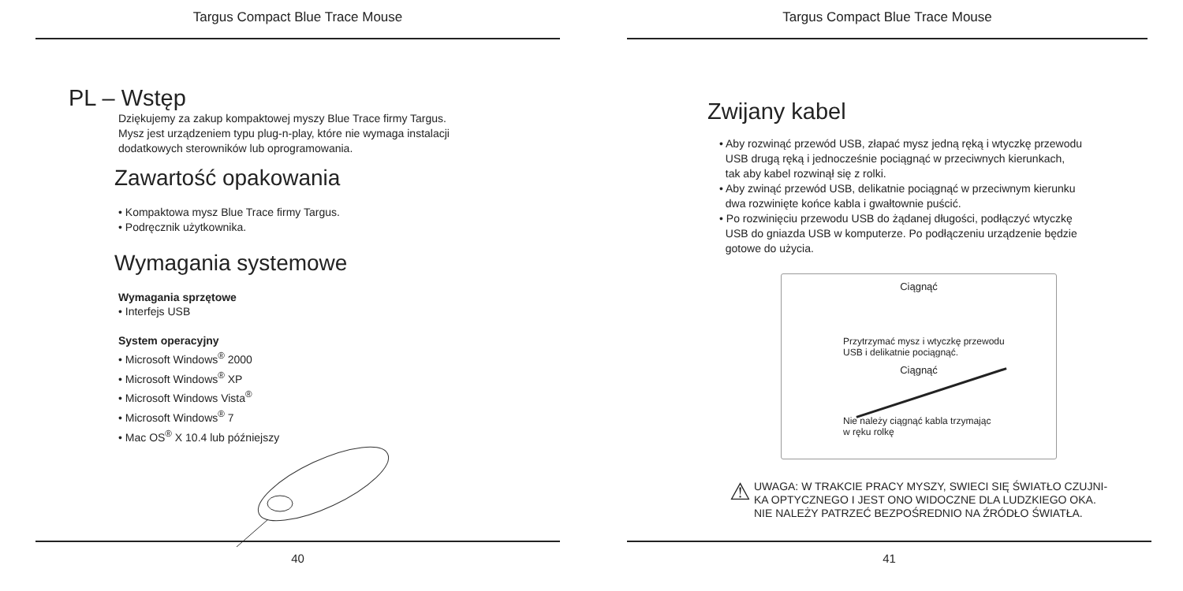Targus Compact Blue Trace Mouse
PL – Wstęp
Dziękujemy za zakup kompaktowej myszy Blue Trace firmy Targus.
Mysz jest urządzeniem typu plug-n-play, które nie wymaga instalacji
dodatkowych sterowników lub oprogramowania.
Zawartość opakowania
• Kompaktowa mysz Blue Trace firmy Targus.
• Podręcznik użytkownika.
Wymagania systemowe
Wymagania sprzętowe
• Interfejs USB
System operacyjny
• Microsoft Windows<sup>®</sup> 2000
• Microsoft Windows<sup>®</sup> XP
• Microsoft Windows Vista<sup>®</sup>
• Microsoft Windows<sup>®</sup> 7
• Mac OS<sup>®</sup> X 10.4 lub późniejszy
40
Targus Compact Blue Trace Mouse
Zwijany kabel
• Aby rozwinąć przewód USB, złapać mysz jedną ręką i wtyczkę przewodu
USB drugą ręką i jednocześnie pociągnąć w przeciwnych kierunkach,
tak aby kabel rozwinął się z rolki.
• Aby zwinąć przewód USB, delikatnie pociągnąć w przeciwnym kierunku
dwa rozwinięte końce kabla i gwałtownie puścić.
• Po rozwinięciu przewodu USB do żądanej długości, podłączyć wtyczkę
USB do gniazda USB w komputerze. Po podłączeniu urządzenie będzie
gotowe do użycia.
Ciągnąć
Przytrzymać mysz i wtyczkę przewodu
USB i delikatnie pociągnąć.
Ciągnąć
Nie należy ciągnąć kabla trzymając
w ręku rolkę
⚠
UWAGA: W TRAKCIE PRACY MYSZY, SWIECI SIĘ ŚWIATŁO CZUJNI-
KA OPTYCZNEGO I JEST ONO WIDOCZNE DLA LUDZKIEGO OKA.
NIE NALEŻY PATRZEĆ BEZPOŚREDNIO NA ŹRÓDŁO ŚWIATŁA.
41